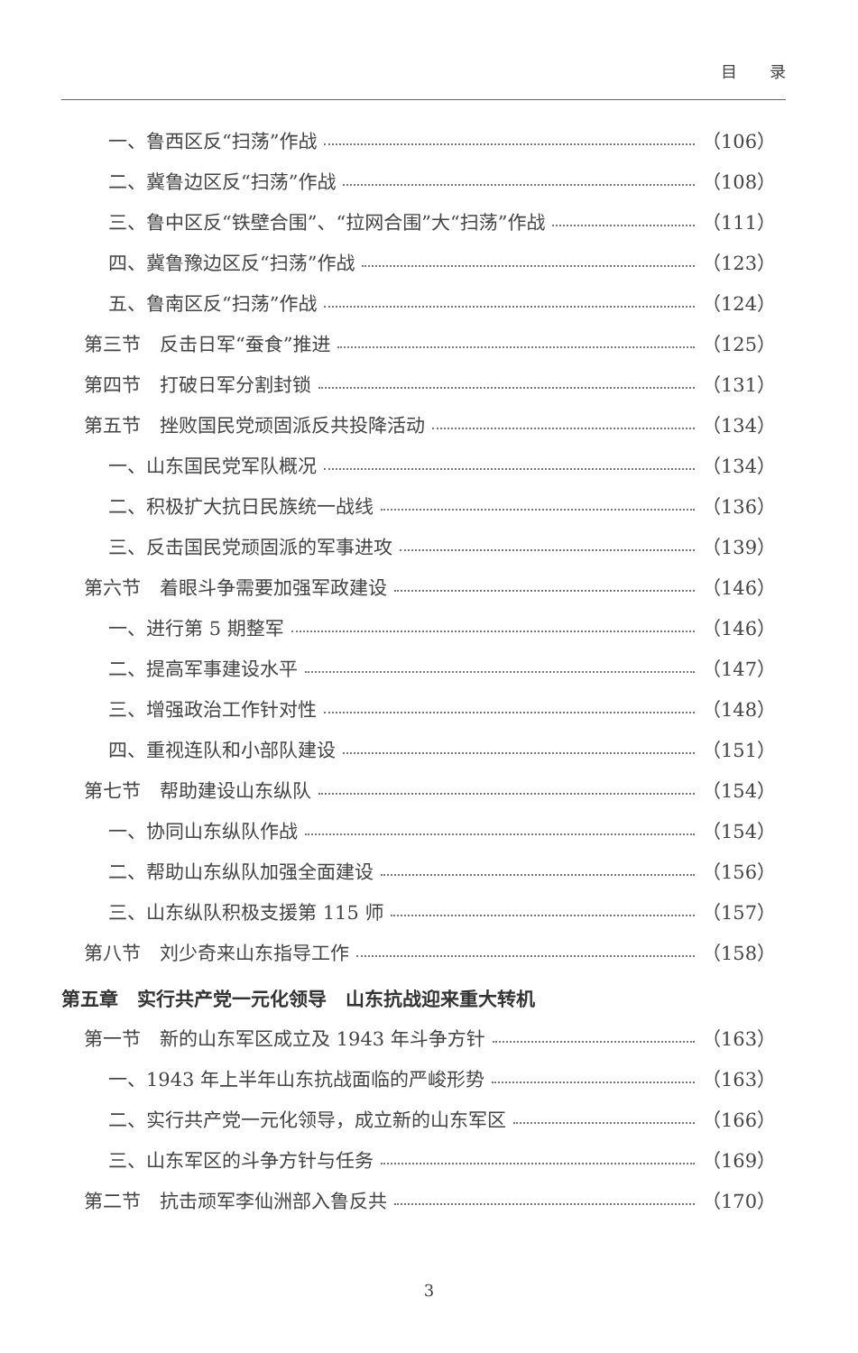目　　录
一、鲁西区反“扫荡”作战 （106）
二、冀鲁边区反“扫荡”作战 （108）
三、鲁中区反“铁壁合围”、“拉网合围”大“扫荡”作战 （111）
四、冀鲁豫边区反“扫荡”作战 （123）
五、鲁南区反“扫荡”作战 （124）
第三节　反击日军“蚕食”推进 （125）
第四节　打破日军分割封锁 （131）
第五节　挫败国民党顽固派反共投降活动 （134）
一、山东国民党军队概况 （134）
二、积极扩大抗日民族统一战线 （136）
三、反击国民党顽固派的军事进攻 （139）
第六节　着眼斗争需要加强军政建设 （146）
一、进行第 5 期整军 （146）
二、提高军事建设水平 （147）
三、增强政治工作针对性 （148）
四、重视连队和小部队建设 （151）
第七节　帮助建设山东纵队 （154）
一、协同山东纵队作战 （154）
二、帮助山东纵队加强全面建设 （156）
三、山东纵队积极支援第 115 师 （157）
第八节　刘少奇来山东指导工作 （158）
第五章　实行共产党一元化领导　山东抗战迎来重大转机
第一节　新的山东军区成立及 1943 年斗争方针 （163）
一、1943 年上半年山东抗战面临的严峻形势 （163）
二、实行共产党一元化领导，成立新的山东军区 （166）
三、山东军区的斗争方针与任务 （169）
第二节　抗击顽军李仙洲部入鲁反共 （170）
3